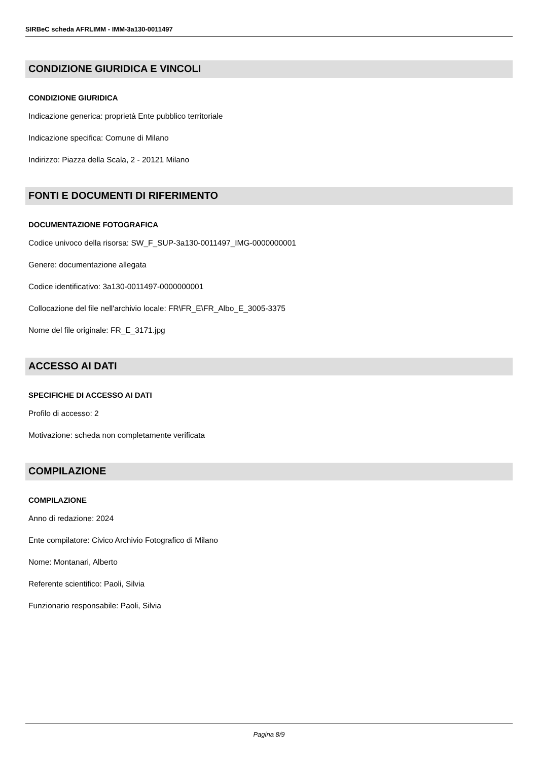SIRBeC scheda AFRLIMM - IMM-3a130-0011497
CONDIZIONE GIURIDICA E VINCOLI
CONDIZIONE GIURIDICA
Indicazione generica: proprietà Ente pubblico territoriale
Indicazione specifica: Comune di Milano
Indirizzo: Piazza della Scala, 2 - 20121 Milano
FONTI E DOCUMENTI DI RIFERIMENTO
DOCUMENTAZIONE FOTOGRAFICA
Codice univoco della risorsa: SW_F_SUP-3a130-0011497_IMG-0000000001
Genere: documentazione allegata
Codice identificativo: 3a130-0011497-0000000001
Collocazione del file nell'archivio locale: FR\FR_E\FR_Albo_E_3005-3375
Nome del file originale: FR_E_3171.jpg
ACCESSO AI DATI
SPECIFICHE DI ACCESSO AI DATI
Profilo di accesso: 2
Motivazione: scheda non completamente verificata
COMPILAZIONE
COMPILAZIONE
Anno di redazione: 2024
Ente compilatore: Civico Archivio Fotografico di Milano
Nome: Montanari, Alberto
Referente scientifico: Paoli, Silvia
Funzionario responsabile: Paoli, Silvia
Pagina 8/9